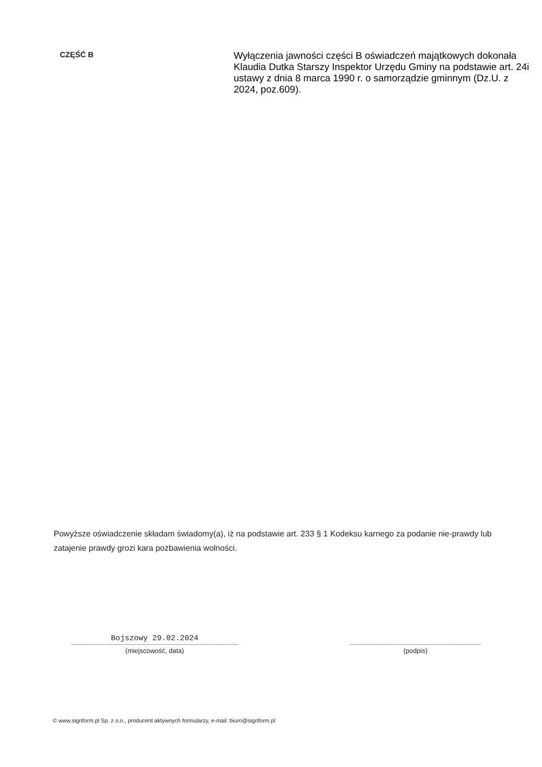CZĘŚĆ B
Wyłączenia jawności części B oświadczeń majątkowych dokonała Klaudia Dutka Starszy Inspektor Urzędu Gminy na podstawie art. 24i ustawy z dnia 8 marca 1990 r. o samorządzie gminnym (Dz.U. z 2024, poz.609).
Powyższe oświadczenie składam świadomy(a), iż na podstawie art. 233 § 1 Kodeksu karnego za podanie nie-prawdy lub zatajenie prawdy grozi kara pozbawienia wolności.
Bojszowy 29.02.2024
(miejscowość, data)
(podpis)
© www.signform.pl Sp. z o.o., producent aktywnych formularzy, e-mail: biuro@signform.pl